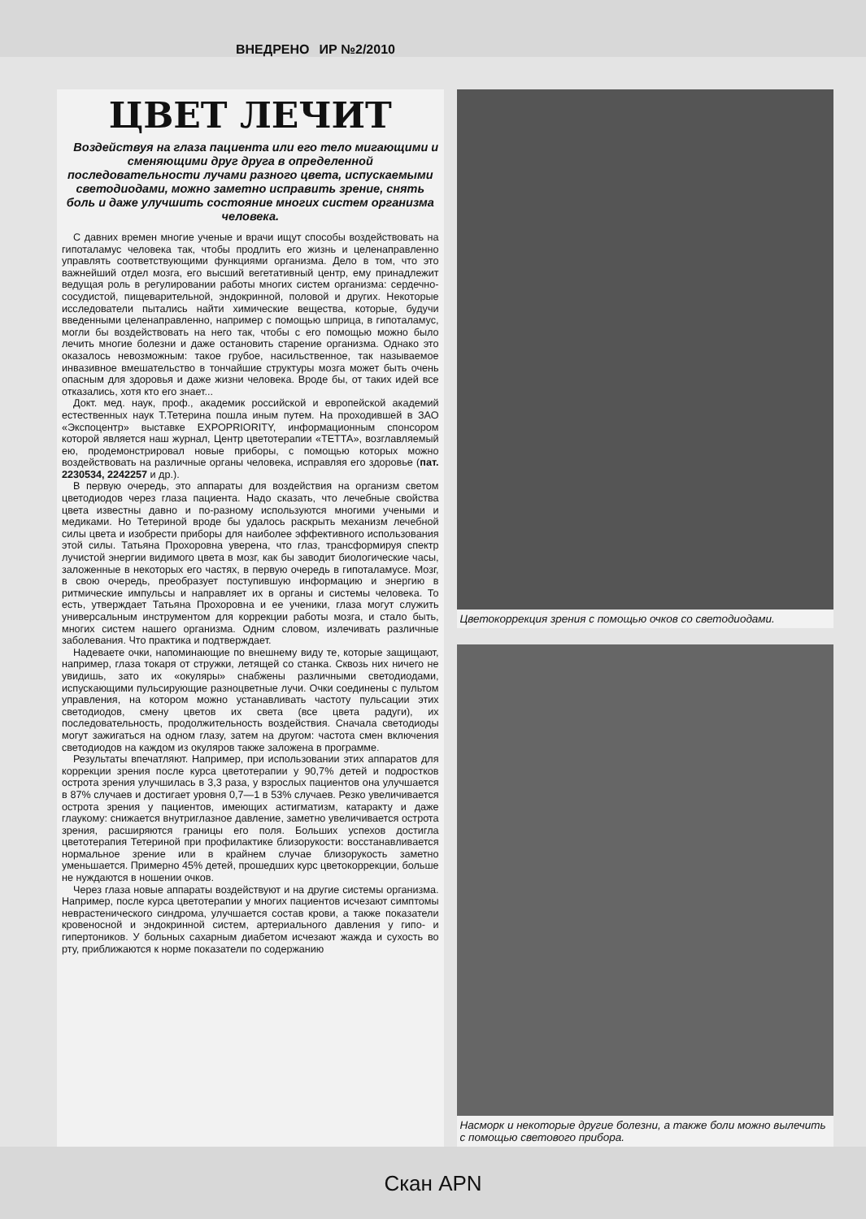ВНЕДРЕНО ИР №2/2010
ЦВЕТ ЛЕЧИТ
Воздействуя на глаза пациента или его тело мигающими и сменяющими друг друга в определенной последовательности лучами разного цвета, испускаемыми светодиодами, можно заметно исправить зрение, снять боль и даже улучшить состояние многих систем организма человека.
С давних времен многие ученые и врачи ищут способы воздействовать на гипоталамус человека так, чтобы продлить его жизнь и целенаправленно управлять соответствующими функциями организма. Дело в том, что это важнейший отдел мозга, его высший вегетативный центр, ему принадлежит ведущая роль в регулировании работы многих систем организма: сердечно-сосудистой, пищеварительной, эндокринной, половой и других. Некоторые исследователи пытались найти химические вещества, которые, будучи введенными целенаправленно, например с помощью шприца, в гипоталамус, могли бы воздействовать на него так, чтобы с его помощью можно было лечить многие болезни и даже остановить старение организма. Однако это оказалось невозможным: такое грубое, насильственное, так называемое инвазивное вмешательство в тончайшие структуры мозга может быть очень опасным для здоровья и даже жизни человека. Вроде бы, от таких идей все отказались, хотя кто его знает...
Докт. мед. наук, проф., академик российской и европейской академий естественных наук Т.Тетерина пошла иным путем. На проходившей в ЗАО «Экспоцентр» выставке EXPOPRIORITY, информационным спонсором которой является наш журнал, Центр цветотерапии «ТЕТТА», возглавляемый ею, продемонстрировал новые приборы, с помощью которых можно воздействовать на различные органы человека, исправляя его здоровье (пат. 2230534, 2242257 и др.).
В первую очередь, это аппараты для воздействия на организм светом цветодиодов через глаза пациента. Надо сказать, что лечебные свойства цвета известны давно и по-разному используются многими учеными и медиками. Но Тетериной вроде бы удалось раскрыть механизм лечебной силы цвета и изобрести приборы для наиболее эффективного использования этой силы. Татьяна Прохоровна уверена, что глаз, трансформируя спектр лучистой энергии видимого цвета в мозг, как бы заводит биологические часы, заложенные в некоторых его частях, в первую очередь в гипоталамусе. Мозг, в свою очередь, преобразует поступившую информацию и энергию в ритмические импульсы и направляет их в органы и системы человека. То есть, утверждает Татьяна Прохоровна и ее ученики, глаза могут служить универсальным инструментом для коррекции работы мозга, и стало быть, многих систем нашего организма. Одним словом, излечивать различные заболевания. Что практика и подтверждает.
Надеваете очки, напоминающие по внешнему виду те, которые защищают, например, глаза токаря от стружки, летящей со станка. Сквозь них ничего не увидишь, зато их «окуляры» снабжены различными светодиодами, испускающими пульсирующие разноцветные лучи. Очки соединены с пультом управления, на котором можно устанавливать частоту пульсации этих светодиодов, смену цветов их света (все цвета радуги), их последовательность, продолжительность воздействия. Сначала светодиоды могут зажигаться на одном глазу, затем на другом: частота смен включения светодиодов на каждом из окуляров также заложена в программе.
Результаты впечатляют. Например, при использовании этих аппаратов для коррекции зрения после курса цветотерапии у 90,7% детей и подростков острота зрения улучшилась в 3,3 раза, у взрослых пациентов она улучшается в 87% случаев и достигает уровня 0,7—1 в 53% случаев. Резко увеличивается острота зрения у пациентов, имеющих астигматизм, катаракту и даже глаукому: снижается внутриглазное давление, заметно увеличивается острота зрения, расширяются границы его поля. Больших успехов достигла цветотерапия Тетериной при профилактике близорукости: восстанавливается нормальное зрение или в крайнем случае близорукость заметно уменьшается. Примерно 45% детей, прошедших курс цветокоррекции, больше не нуждаются в ношении очков.
Через глаза новые аппараты воздействуют и на другие системы организма. Например, после курса цветотерапии у многих пациентов исчезают симптомы неврастенического синдрома, улучшается состав крови, а также показатели кровеносной и эндокринной систем, артериального давления у гипо- и гипертоников. У больных сахарным диабетом исчезают жажда и сухость во рту, приближаются к норме показатели по содержанию
Цветокоррекция зрения с помощью очков со светодиодами.
Насморк и некоторые другие болезни, а также боли можно вылечить с помощью светового прибора.
Скан APN